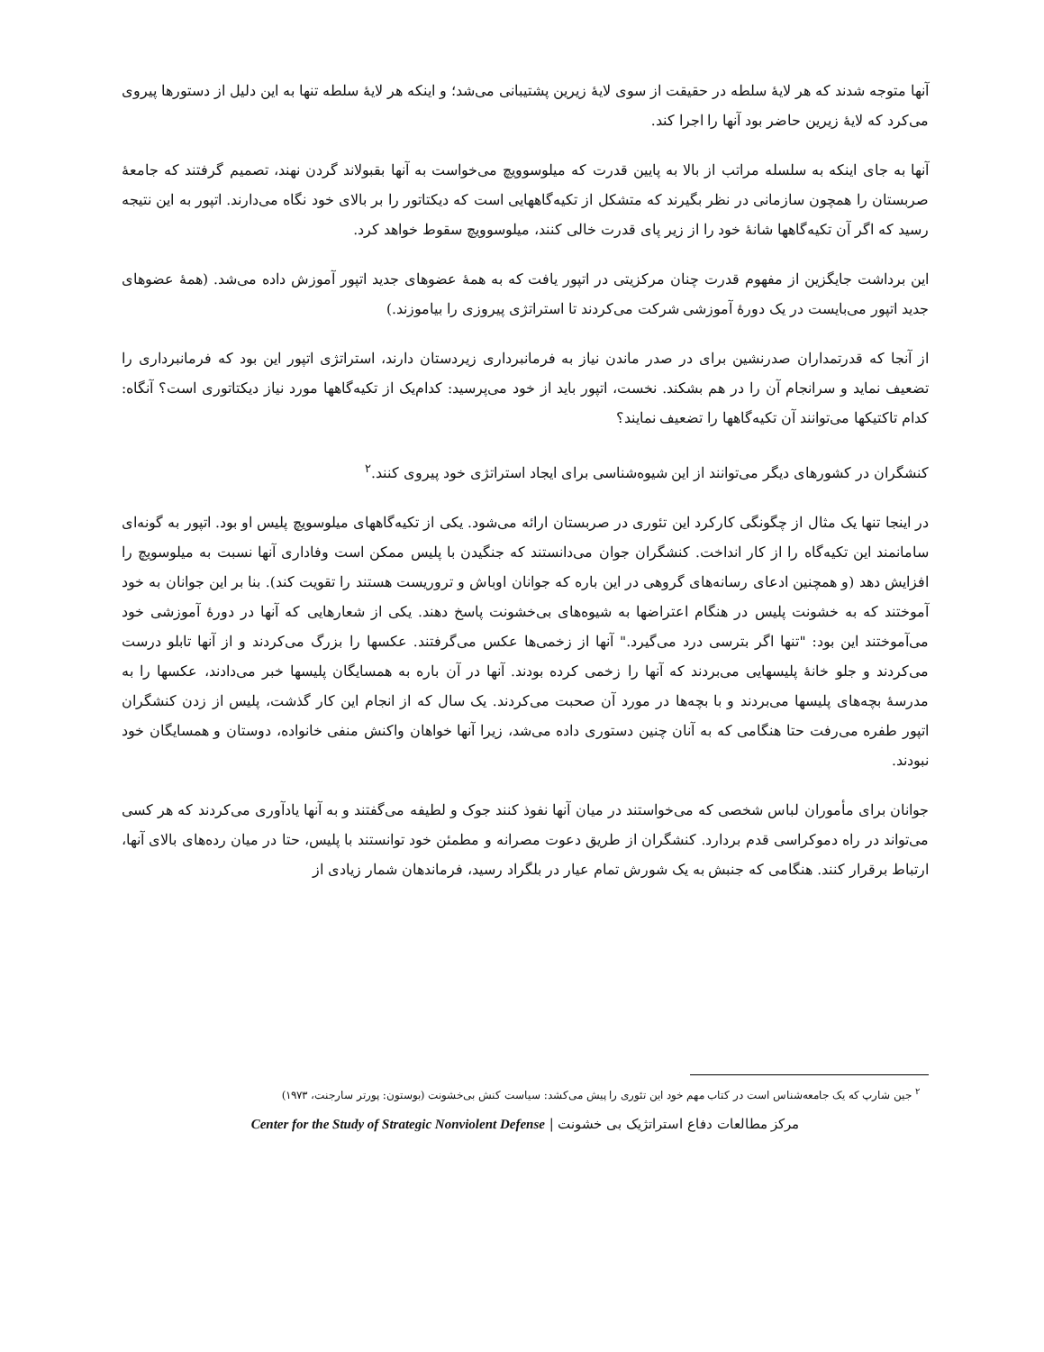آنها متوجه شدند که هر لایهٔ سلطه در حقیقت از سوی لایهٔ زیرین پشتیبانی می‌شد؛ و اینکه هر لایهٔ سلطه تنها به این دلیل از دستورها پیروی می‌کرد که لایهٔ زیرین حاضر بود آنها را اجرا کند.
آنها به جای اینکه به سلسله مراتب از بالا به پایین قدرت که میلوسوویچ می‌خواست به آنها بقبولاند گردن نهند، تصمیم گرفتند که جامعهٔ صربستان را همچون سازمانی در نظر بگیرند که متشکل از تکیه‌گاههایی است که دیکتاتور را بر بالای خود نگاه می‌دارند. اتپور به این نتیجه رسید که اگر آن تکیه‌گاهها شانهٔ خود را از زیر پای قدرت خالی کنند، میلوسوویچ سقوط خواهد کرد.
این برداشت جایگزین از مفهوم قدرت چنان مرکزیتی در اتپور یافت که به همهٔ عضوهای جدید اتپور آموزش داده می‌شد. (همهٔ عضوهای جدید اتپور می‌بایست در یک دورهٔ آموزشی شرکت می‌کردند تا استراتژی پیروزی را بیاموزند.)
از آنجا که قدرتمداران صدرنشین برای در صدر ماندن نیاز به فرمانبرداری زیردستان دارند، استراتژی اتپور این بود که فرمانبرداری را تضعیف نماید و سرانجام آن را در هم بشکند. نخست، اتپور باید از خود می‌پرسید: کدام‌یک از تکیه‌گاهها مورد نیاز دیکتاتوری است؟ آنگاه: کدام تاکتیکها می‌توانند آن تکیه‌گاهها را تضعیف نمایند؟
کنشگران در کشورهای دیگر می‌توانند از این شیوه‌شناسی برای ایجاد استراتژی خود پیروی کنند.<sup>۲</sup>
در اینجا تنها یک مثال از چگونگی کارکرد این تئوری در صربستان ارائه می‌شود. یکی از تکیه‌گاههای میلوسویچ پلیس او بود. اتپور به گونه‌ای سامانمند این تکیه‌گاه را از کار انداخت. کنشگران جوان می‌دانستند که جنگیدن با پلیس ممکن است وفاداری آنها نسبت به میلوسویچ را افزایش دهد (و همچنین ادعای رسانه‌های گروهی در این باره که جوانان اوباش و تروریست هستند را تقویت کند). بنا بر این جوانان به خود آموختند که به خشونت پلیس در هنگام اعتراضها به شیوه‌های بی‌خشونت پاسخ دهند. یکی از شعارهایی که آنها در دورهٔ آموزشی خود می‌آموختند این بود: "تنها اگر بترسی درد می‌گیرد." آنها از زخمی‌ها عکس می‌گرفتند. عکسها را بزرگ می‌کردند و از آنها تابلو درست می‌کردند و جلو خانهٔ پلیسهایی می‌بردند که آنها را زخمی کرده بودند. آنها در آن باره به همسایگان پلیسها خبر می‌دادند، عکسها را به مدرسهٔ بچه‌های پلیسها می‌بردند و با بچه‌ها در مورد آن صحبت می‌کردند. یک سال که از انجام این کار گذشت، پلیس از زدن کنشگران اتپور طفره می‌رفت حتا هنگامی که به آنان چنین دستوری داده می‌شد، زیرا آنها خواهان واکنش منفی خانواده، دوستان و همسایگان خود نبودند.
جوانان برای مأموران لباس شخصی که می‌خواستند در میان آنها نفوذ کنند جوک و لطیفه می‌گفتند و به آنها یادآوری می‌کردند که هر کسی می‌تواند در راه دموکراسی قدم بردارد. کنشگران از طریق دعوت مصرانه و مطمئن خود توانستند با پلیس، حتا در میان رده‌های بالای آنها، ارتباط برقرار کنند. هنگامی که جنبش به یک شورش تمام عیار در بلگراد رسید، فرماندهان شمار زیادی از
<sup>۲</sup> جین شارپ که یک جامعه‌شناس است در کتاب مهم خود این تئوری را پیش می‌کشد: سیاست کنش بی‌خشونت (بوستون: پورتر سارجنت، ۱۹۷۳)
مرکز مطالعات دفاع استراتژیک بی خشونت | Center for the Study of Strategic Nonviolent Defense